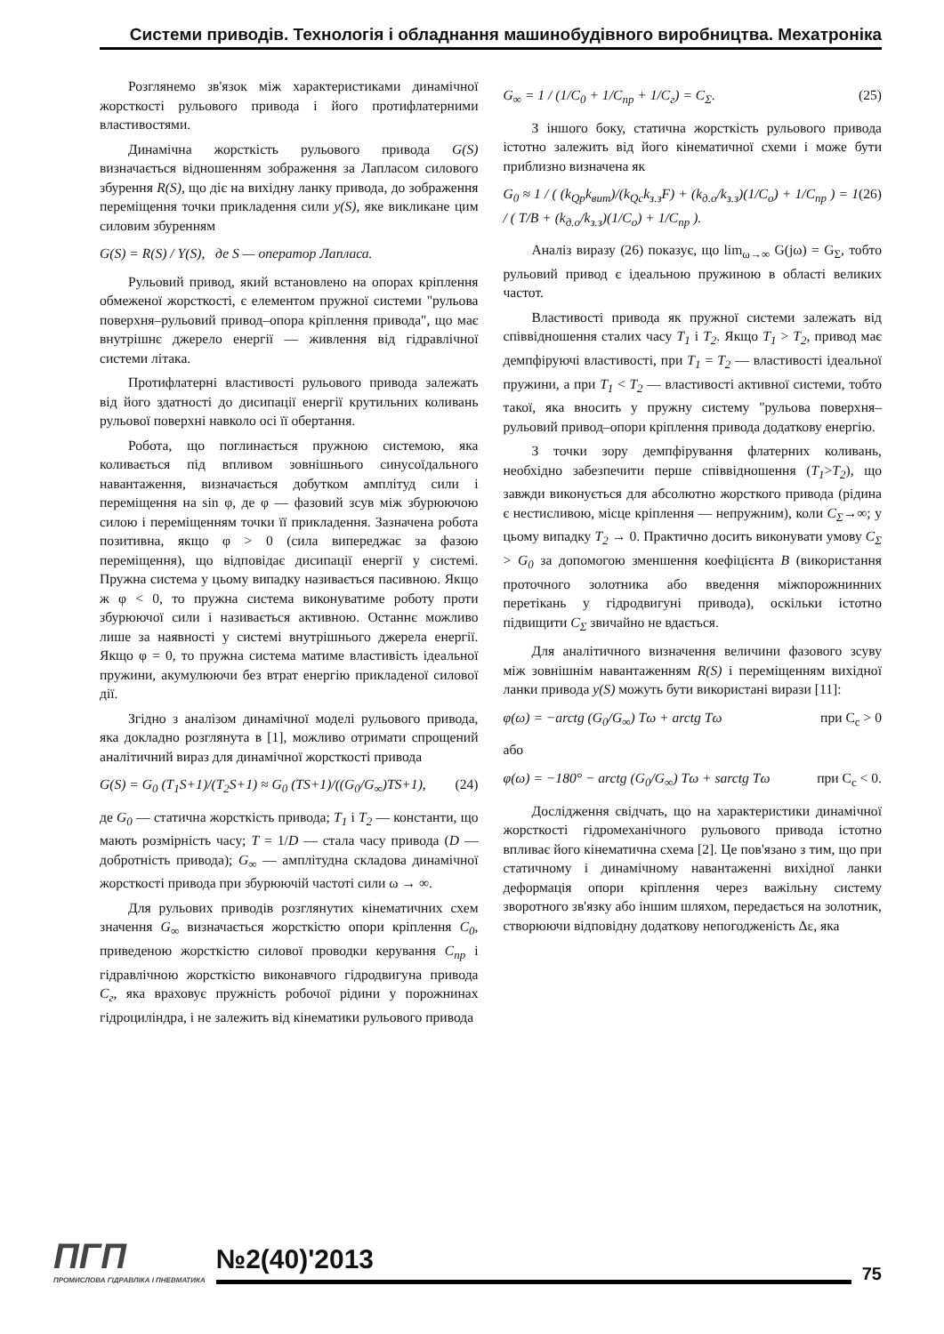Системи приводів. Технологія і обладнання машинобудівного виробництва. Мехатроніка
Розглянемо зв'язок між характеристиками динамічної жорсткості рульового привода і його протифлатерними властивостями.
Динамічна жорсткість рульового привода G(S) визначається відношенням зображення за Лапласом силового збурення R(S), що діє на вихідну ланку привода, до зображення переміщення точки прикладення сили y(S), яке викликане цим силовим збуренням
G(S) = R(S) / Y(S), де S — оператор Лапласа.
Рульовий привод, який встановлено на опорах кріплення обмеженої жорсткості, є елементом пружної системи "рульова поверхня–рульовий привод–опора кріплення привода", що має внутрішнє джерело енергії — живлення від гідравлічної системи літака.
Протифлатерні властивості рульового привода залежать від його здатності до дисипації енергії крутильних коливань рульової поверхні навколо осі її обертання.
Робота, що поглинається пружною системою, яка коливається під впливом зовнішнього синусоїдального навантаження, визначається добутком амплітуд сили і переміщення на sin φ, де φ — фазовий зсув між збурюючою силою і переміщенням точки її прикладення. Зазначена робота позитивна, якщо φ > 0 (сила випереджає за фазою переміщення), що відповідає дисипації енергії у системі. Пружна система у цьому випадку називається пасивною. Якщо ж φ < 0, то пружна система виконуватиме роботу проти збурюючої сили і називається активною. Останнє можливо лише за наявності у системі внутрішнього джерела енергії. Якщо φ = 0, то пружна система матиме властивість ідеальної пружини, акумулюючи без втрат енергію прикладеної силової дії.
Згідно з аналізом динамічної моделі рульового привода, яка докладно розглянута в [1], можливо отримати спрощений аналітичний вираз для динамічної жорсткості привода
G(S) = G<sub>0</sub> (T<sub>1</sub>S+1)/(T<sub>2</sub>S+1) ≈ G<sub>0</sub> (TS+1)/((G<sub>0</sub>/G<sub>∞</sub>)TS+1), (24)
де G<sub>0</sub> — статична жорсткість привода; T<sub>1</sub> і T<sub>2</sub> — константи, що мають розмірність часу; T = 1/D — стала часу привода (D — добротність привода); G<sub>∞</sub> — амплітудна складова динамічної жорсткості привода при збурюючій частоті сили ω → ∞.
Для рульових приводів розглянутих кінематичних схем значення G<sub>∞</sub> визначається жорсткістю опори кріплення C<sub>0</sub>, приведеною жорсткістю силової проводки керування C<sub>пр</sub> і гідравлічною жорсткістю виконавчого гідродвигуна привода C<sub>г</sub>, яка враховує пружність робочої рідини у порожнинах гідроциліндра, і не залежить від кінематики рульового привода
G<sub>∞</sub> = 1 / (1/C<sub>0</sub> + 1/C<sub>пр</sub> + 1/C<sub>г</sub>) = C<sub>Σ</sub>. (25)
З іншого боку, статична жорсткість рульового привода істотно залежить від його кінематичної схеми і може бути приблизно визначена як
G<sub>0</sub> ≈ 1 / ( (k<sub>Qp</sub>k<sub>вит</sub>)/(k<sub>Qc</sub>k<sub>з.з</sub>F) + (k<sub>д.о</sub>/k<sub>з.з</sub>)(1/C<sub>о</sub>) + 1/C<sub>пр</sub> ) = 1 / ( T/B + (k<sub>д.о</sub>/k<sub>з.з</sub>)(1/C<sub>о</sub>) + 1/C<sub>пр</sub> ). (26)
Аналіз виразу (26) показує, що lim<sub>ω→∞</sub> G(jω) = G<sub>Σ</sub>, тобто рульовий привод є ідеальною пружиною в області великих частот.
Властивості привода як пружної системи залежать від співвідношення сталих часу T<sub>1</sub> і T<sub>2</sub>. Якщо T<sub>1</sub> > T<sub>2</sub>, привод має демпфіруючі властивості, при T<sub>1</sub> = T<sub>2</sub> — властивості ідеальної пружини, а при T<sub>1</sub> < T<sub>2</sub> — властивості активної системи, тобто такої, яка вносить у пружну систему "рульова поверхня–рульовий привод–опори кріплення привода додаткову енергію.
З точки зору демпфірування флатерних коливань, необхідно забезпечити перше співвідношення (T<sub>1</sub>>T<sub>2</sub>), що завжди виконується для абсолютно жорсткого привода (рідина є нестисливою, місце кріплення — непружним), коли C<sub>Σ</sub>→∞; у цьому випадку T<sub>2</sub> → 0. Практично досить виконувати умову C<sub>Σ</sub> > G<sub>0</sub> за допомогою зменшення коефіцієнта B (використання проточного золотника або введення міжпорожнинних перетікань у гідродвигуні привода), оскільки істотно підвищити C<sub>Σ</sub> звичайно не вдається.
Для аналітичного визначення величини фазового зсуву між зовнішнім навантаженням R(S) і переміщенням вихідної ланки привода y(S) можуть бути використані вирази [11]:
φ(ω) = −arctg (G<sub>0</sub>/G<sub>∞</sub>) Tω + arctg Tω при C<sub>c</sub> > 0
або
φ(ω) = −180° − arctg (G<sub>0</sub>/G<sub>∞</sub>) Tω + sarctg Tω при C<sub>c</sub> < 0.
Дослідження свідчать, що на характеристики динамічної жорсткості гідромеханічного рульового привода істотно впливає його кінематична схема [2]. Це пов'язано з тим, що при статичному і динамічному навантаженні вихідної ланки деформація опори кріплення через важільну систему зворотного зв'язку або іншим шляхом, передається на золотник, створюючи відповідну додаткову непогодженість Δε, яка
ПГП
ПРОМИСЛОВА ГІДРАВЛІКА І ПНЕВМАТИКА
№2(40)'2013
75